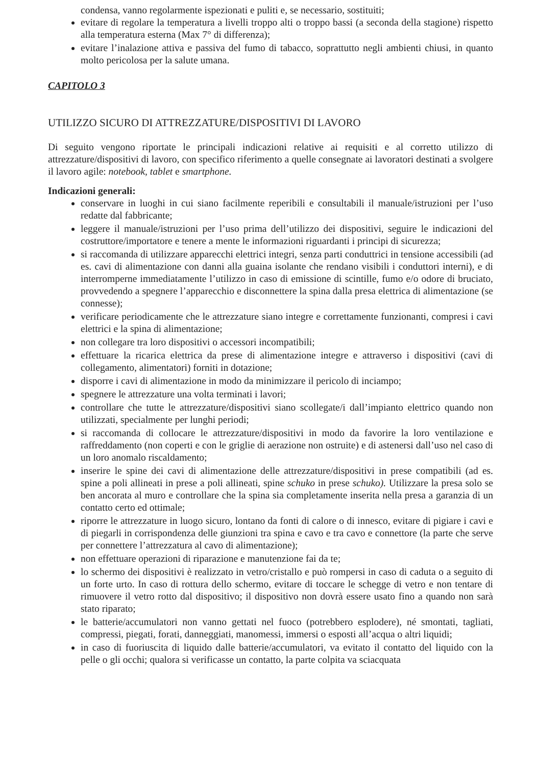condensa, vanno regolarmente ispezionati e puliti e, se necessario, sostituiti;
evitare di regolare la temperatura a livelli troppo alti o troppo bassi (a seconda della stagione) rispetto alla temperatura esterna (Max 7° di differenza);
evitare l’inalazione attiva e passiva del fumo di tabacco, soprattutto negli ambienti chiusi, in quanto molto pericolosa per la salute umana.
CAPITOLO 3
UTILIZZO SICURO DI ATTREZZATURE/DISPOSITIVI DI LAVORO
Di seguito vengono riportate le principali indicazioni relative ai requisiti e al corretto utilizzo di attrezzature/dispositivi di lavoro, con specifico riferimento a quelle consegnate ai lavoratori destinati a svolgere il lavoro agile: notebook, tablet e smartphone.
Indicazioni generali:
conservare in luoghi in cui siano facilmente reperibili e consultabili il manuale/istruzioni per l’uso redatte dal fabbricante;
leggere il manuale/istruzioni per l’uso prima dell’utilizzo dei dispositivi, seguire le indicazioni del costruttore/importatore e tenere a mente le informazioni riguardanti i principi di sicurezza;
si raccomanda di utilizzare apparecchi elettrici integri, senza parti conduttrici in tensione accessibili (ad es. cavi di alimentazione con danni alla guaina isolante che rendano visibili i conduttori interni), e di interromperne immediatamente l’utilizzo in caso di emissione di scintille, fumo e/o odore di bruciato, provvedendo a spegnere l’apparecchio e disconnettere la spina dalla presa elettrica di alimentazione (se connesse);
verificare periodicamente che le attrezzature siano integre e correttamente funzionanti, compresi i cavi elettrici e la spina di alimentazione;
non collegare tra loro dispositivi o accessori incompatibili;
effettuare la ricarica elettrica da prese di alimentazione integre e attraverso i dispositivi (cavi di collegamento, alimentatori) forniti in dotazione;
disporre i cavi di alimentazione in modo da minimizzare il pericolo di inciampo;
spegnere le attrezzature una volta terminati i lavori;
controllare che tutte le attrezzature/dispositivi siano scollegate/i dall’impianto elettrico quando non utilizzati, specialmente per lunghi periodi;
si raccomanda di collocare le attrezzature/dispositivi in modo da favorire la loro ventilazione e raffreddamento (non coperti e con le griglie di aerazione non ostruite) e di astenersi dall’uso nel caso di un loro anomalo riscaldamento;
inserire le spine dei cavi di alimentazione delle attrezzature/dispositivi in prese compatibili (ad es. spine a poli allineati in prese a poli allineati, spine schuko in prese schuko). Utilizzare la presa solo se ben ancorata al muro e controllare che la spina sia completamente inserita nella presa a garanzia di un contatto certo ed ottimale;
riporre le attrezzature in luogo sicuro, lontano da fonti di calore o di innesco, evitare di pigiare i cavi e di piegarli in corrispondenza delle giunzioni tra spina e cavo e tra cavo e connettore (la parte che serve per connettere l’attrezzatura al cavo di alimentazione);
non effettuare operazioni di riparazione e manutenzione fai da te;
lo schermo dei dispositivi è realizzato in vetro/cristallo e può rompersi in caso di caduta o a seguito di un forte urto. In caso di rottura dello schermo, evitare di toccare le schegge di vetro e non tentare di rimuovere il vetro rotto dal dispositivo; il dispositivo non dovrà essere usato fino a quando non sarà stato riparato;
le batterie/accumulatori non vanno gettati nel fuoco (potrebbero esplodere), né smontati, tagliati, compressi, piegati, forati, danneggiati, manomessi, immersi o esposti all’acqua o altri liquidi;
in caso di fuoriuscita di liquido dalle batterie/accumulatori, va evitato il contatto del liquido con la pelle o gli occhi; qualora si verificasse un contatto, la parte colpita va sciacquata